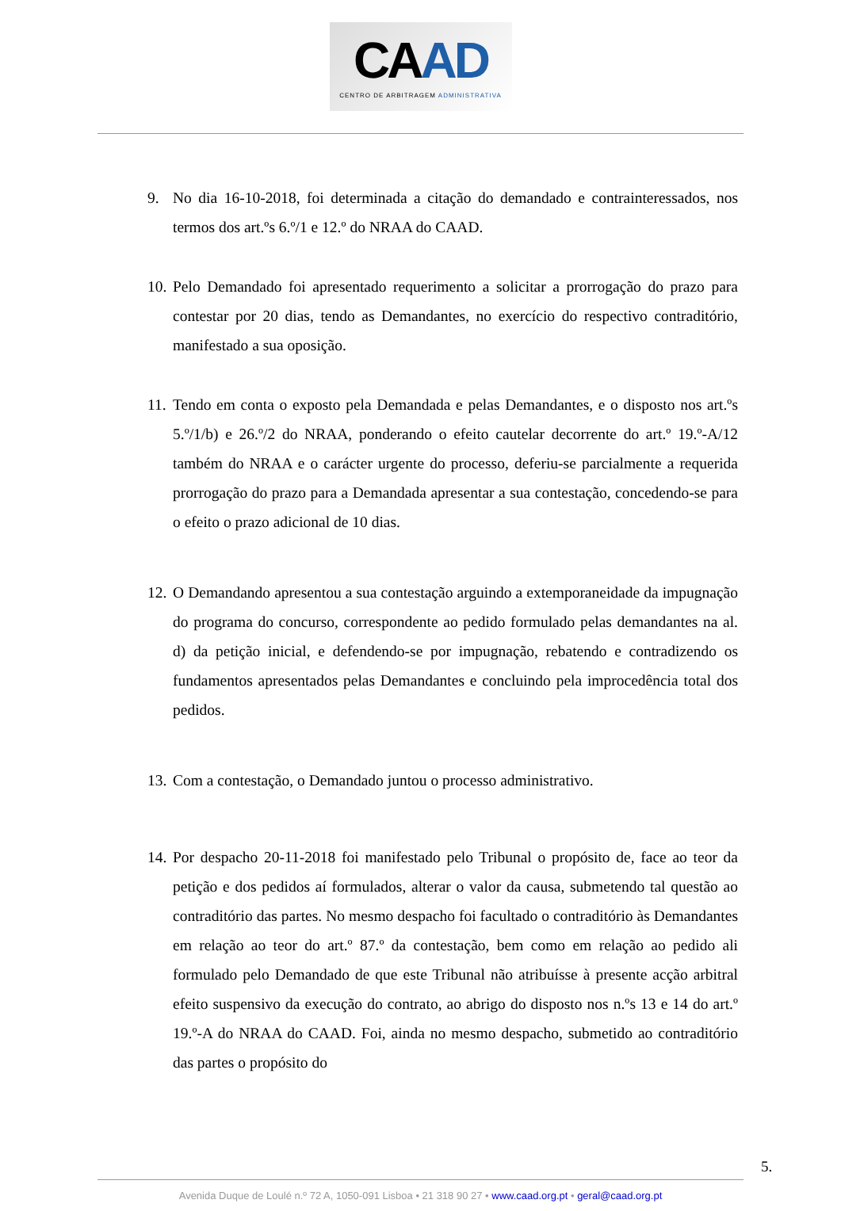CAAD
CENTRO DE ARBITRAGEM ADMINISTRATIVA
9. No dia 16-10-2018, foi determinada a citação do demandado e contrainteressados, nos termos dos art.ºs 6.º/1 e 12.º do NRAA do CAAD.
10.
Pelo Demandado foi apresentado requerimento a solicitar a prorrogação do prazo para contestar por 20 dias, tendo as Demandantes, no exercício do respectivo contraditório, manifestado a sua oposição.
11.
Tendo em conta o exposto pela Demandada e pelas Demandantes, e o disposto nos art.ºs 5.º/1/b) e 26.º/2 do NRAA, ponderando o efeito cautelar decorrente do art.º 19.º-A/12 também do NRAA e o carácter urgente do processo, deferiu-se parcialmente a requerida prorrogação do prazo para a Demandada apresentar a sua contestação, concedendo-se para o efeito o prazo adicional de 10 dias.
12.
O Demandando apresentou a sua contestação arguindo a extemporaneidade da impugnação do programa do concurso, correspondente ao pedido formulado pelas demandantes na al. d) da petição inicial, e defendendo-se por impugnação, rebatendo e contradizendo os fundamentos apresentados pelas Demandantes e concluindo pela improcedência total dos pedidos.
13.
Com a contestação, o Demandado juntou o processo administrativo.
14.
Por despacho 20-11-2018 foi manifestado pelo Tribunal o propósito de, face ao teor da petição e dos pedidos aí formulados, alterar o valor da causa, submetendo tal questão ao contraditório das partes. No mesmo despacho foi facultado o contraditório às Demandantes em relação ao teor do art.º 87.º da contestação, bem como em relação ao pedido ali formulado pelo Demandado de que este Tribunal não atribuísse à presente acção arbitral efeito suspensivo da execução do contrato, ao abrigo do disposto nos n.ºs 13 e 14 do art.º 19.º-A do NRAA do CAAD. Foi, ainda no mesmo despacho, submetido ao contraditório das partes o propósito do
5.
Avenida Duque de Loulé n.º 72 A, 1050-091 Lisboa • 21 318 90 27 • www.caad.org.pt • geral@caad.org.pt